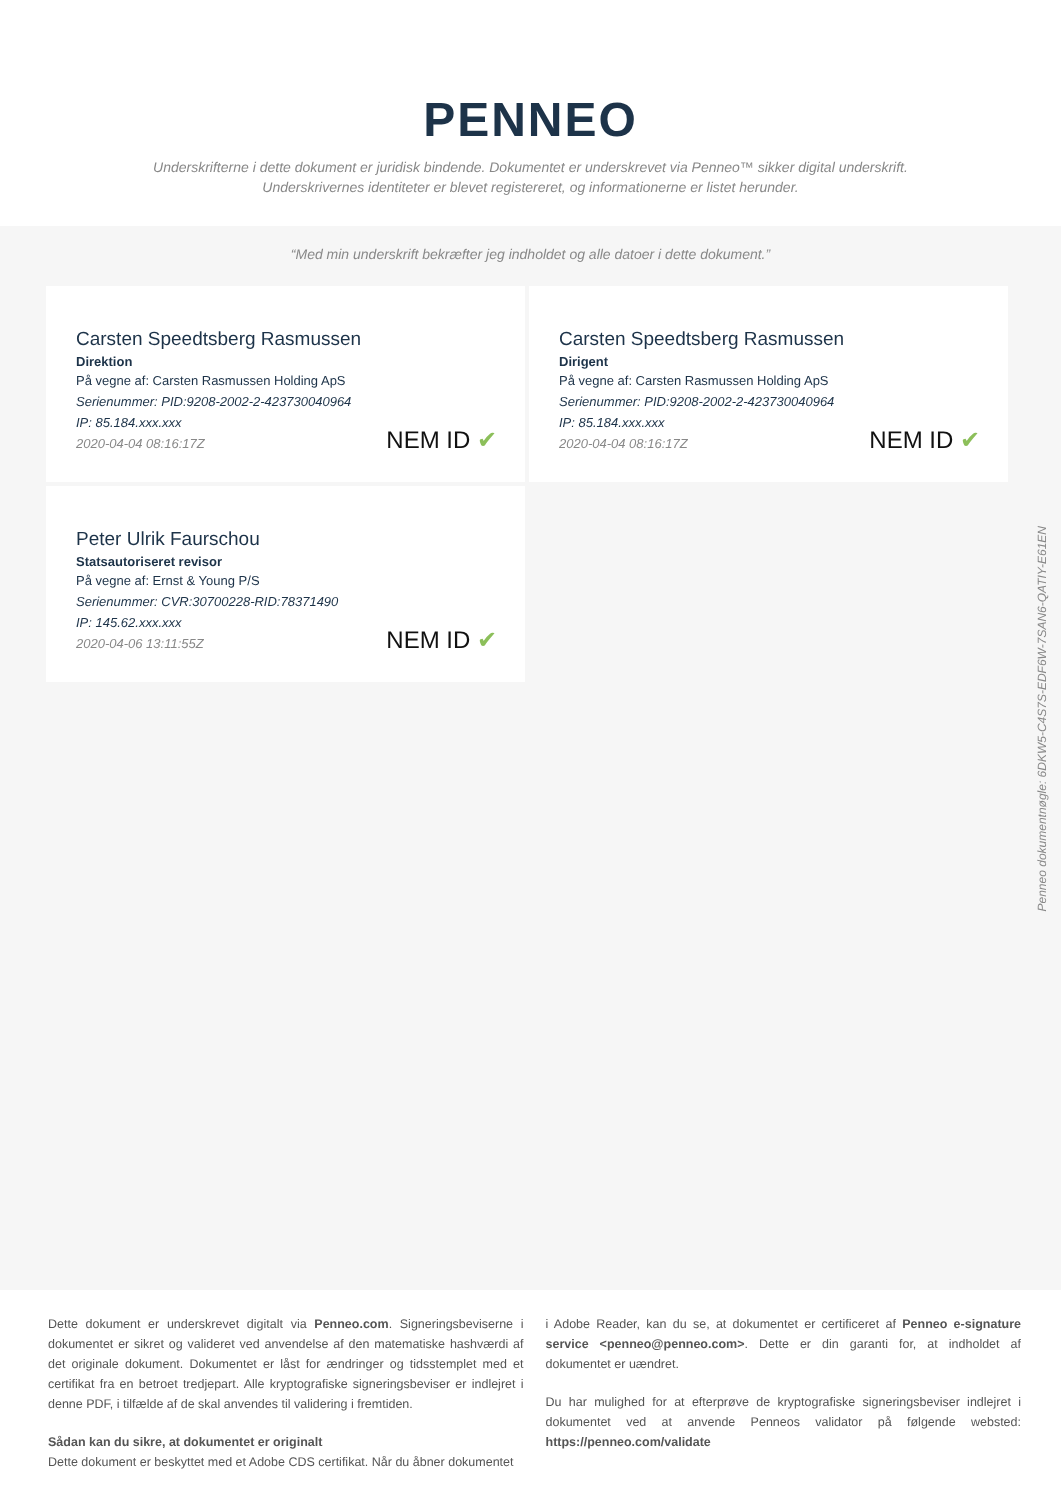PENNEO
Underskrifterne i dette dokument er juridisk bindende. Dokumentet er underskrevet via Penneo™ sikker digital underskrift.
Underskrivernes identiteter er blevet registereret, og informationerne er listet herunder.
“Med min underskrift bekræfter jeg indholdet og alle datoer i dette dokument.”
Carsten Speedtsberg Rasmussen
Direktion
På vegne af: Carsten Rasmussen Holding ApS
Serienummer: PID:9208-2002-2-423730040964
IP: 85.184.xxx.xxx
2020-04-04 08:16:17Z
NEM ID ✔
Carsten Speedtsberg Rasmussen
Dirigent
På vegne af: Carsten Rasmussen Holding ApS
Serienummer: PID:9208-2002-2-423730040964
IP: 85.184.xxx.xxx
2020-04-04 08:16:17Z
NEM ID ✔
Peter Ulrik Faurschou
Statsautoriseret revisor
På vegne af: Ernst & Young P/S
Serienummer: CVR:30700228-RID:78371490
IP: 145.62.xxx.xxx
2020-04-06 13:11:55Z
NEM ID ✔
Penneo dokumentnøgle: 6DKW5-C4S7S-EDF6W-7SAN6-QATIY-E61EN
Dette dokument er underskrevet digitalt via Penneo.com. Signeringsbeviserne i dokumentet er sikret og valideret ved anvendelse af den matematiske hashværdi af det originale dokument. Dokumentet er låst for ændringer og tidsstemplet med et certifikat fra en betroet tredjepart. Alle kryptografiske signeringsbeviser er indlejret i denne PDF, i tilfælde af de skal anvendes til validering i fremtiden.
Sådan kan du sikre, at dokumentet er originalt
Dette dokument er beskyttet med et Adobe CDS certifikat. Når du åbner dokumentet
i Adobe Reader, kan du se, at dokumentet er certificeret af Penneo e-signature service <penneo@penneo.com>. Dette er din garanti for, at indholdet af dokumentet er uændret.
Du har mulighed for at efterprøve de kryptografiske signeringsbeviser indlejret i dokumentet ved at anvende Penneos validator på følgende websted: https://penneo.com/validate